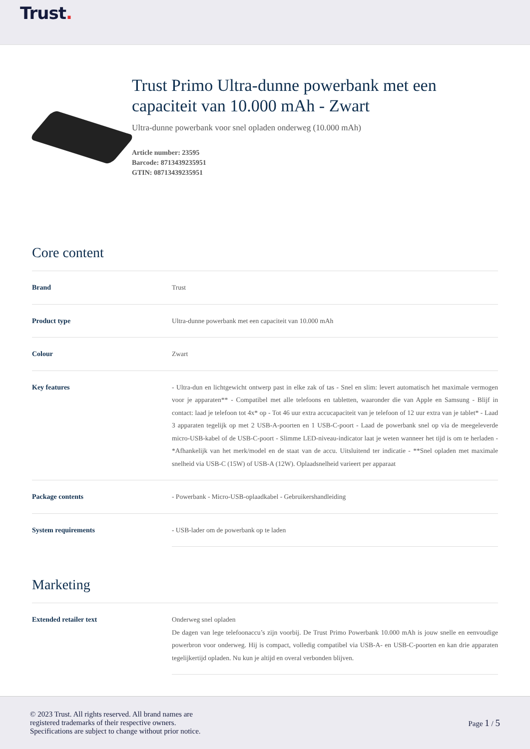Trust.
Trust Primo Ultra-dunne powerbank met een capaciteit van 10.000 mAh - Zwart
Ultra-dunne powerbank voor snel opladen onderweg (10.000 mAh)
Article number: 23595
Barcode: 8713439235951
GTIN: 08713439235951
Core content
| Brand | Trust |
| Product type | Ultra-dunne powerbank met een capaciteit van 10.000 mAh |
| Colour | Zwart |
| Key features | - Ultra-dun en lichtgewicht ontwerp past in elke zak of tas - Snel en slim: levert automatisch het maximale vermogen voor je apparaten** - Compatibel met alle telefoons en tabletten, waaronder die van Apple en Samsung - Blijf in contact: laad je telefoon tot 4x* op - Tot 46 uur extra accucapaciteit van je telefoon of 12 uur extra van je tablet* - Laad 3 apparaten tegelijk op met 2 USB-A-poorten en 1 USB-C-poort - Laad de powerbank snel op via de meegeleverde micro-USB-kabel of de USB-C-poort - Slimme LED-niveau-indicator laat je weten wanneer het tijd is om te herladen - *Afhankelijk van het merk/model en de staat van de accu. Uitsluitend ter indicatie - **Snel opladen met maximale snelheid via USB-C (15W) of USB-A (12W). Oplaadsnelheid varieert per apparaat |
| Package contents | - Powerbank - Micro-USB-oplaadkabel - Gebruikershandleiding |
| System requirements | - USB-lader om de powerbank op te laden |
Marketing
| Extended retailer text | Onderweg snel opladen De dagen van lege telefoonaccu’s zijn voorbij. De Trust Primo Powerbank 10.000 mAh is jouw snelle en eenvoudige powerbron voor onderweg. Hij is compact, volledig compatibel via USB-A- en USB-C-poorten en kan drie apparaten tegelijkertijd opladen. Nu kun je altijd en overal verbonden blijven. |
© 2023 Trust. All rights reserved. All brand names are
registered trademarks of their respective owners.
Specifications are subject to change without prior notice.
Page 1 / 5